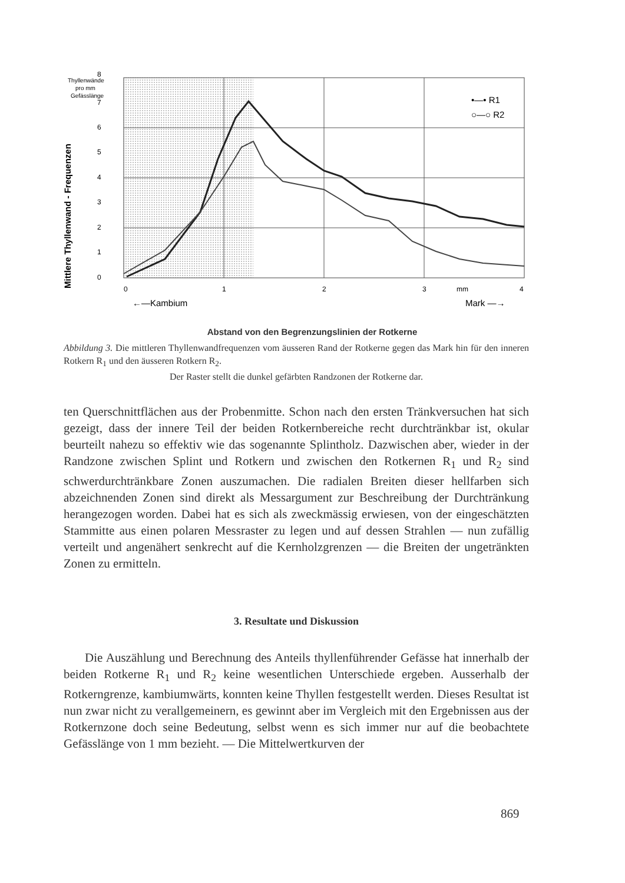8
7
6
5
4
3
2
1
0
0
1
2
3
mm
4
Thyllenwände
pro mm
Gefässlänge
←—Kambium
Mark —→
•—• R1
○—○ R2
Mittlere Thyllenwand - Frequenzen
Abstand von den Begrenzungslinien der Rotkerne
Abbildung 3. Die mittleren Thyllenwandfrequenzen vom äusseren Rand der Rotkerne gegen das Mark hin für den inneren Rotkern R<sub>1</sub> und den äusseren Rotkern R<sub>2</sub>.
Der Raster stellt die dunkel gefärbten Randzonen der Rotkerne dar.
ten Querschnittflächen aus der Probenmitte. Schon nach den ersten Tränkversuchen hat sich gezeigt, dass der innere Teil der beiden Rotkernbereiche recht durchtränkbar ist, okular beurteilt nahezu so effektiv wie das sogenannte Splintholz. Dazwischen aber, wieder in der Randzone zwischen Splint und Rotkern und zwischen den Rotkernen R<sub>1</sub> und R<sub>2</sub> sind schwerdurchtränkbare Zonen auszumachen. Die radialen Breiten dieser hellfarben sich abzeichnenden Zonen sind direkt als Messargument zur Beschreibung der Durchtränkung herangezogen worden. Dabei hat es sich als zweckmässig erwiesen, von der eingeschätzten Stammitte aus einen polaren Messraster zu legen und auf dessen Strahlen — nun zufällig verteilt und angenähert senkrecht auf die Kernholzgrenzen — die Breiten der ungetränkten Zonen zu ermitteln.
3. Resultate und Diskussion
Die Auszählung und Berechnung des Anteils thyllenführender Gefässe hat innerhalb der beiden Rotkerne R<sub>1</sub> und R<sub>2</sub> keine wesentlichen Unterschiede ergeben. Ausserhalb der Rotkerngrenze, kambiumwärts, konnten keine Thyllen festgestellt werden. Dieses Resultat ist nun zwar nicht zu verallgemeinern, es gewinnt aber im Vergleich mit den Ergebnissen aus der Rotkernzone doch seine Bedeutung, selbst wenn es sich immer nur auf die beobachtete Gefässlänge von 1 mm bezieht. — Die Mittelwertkurven der
869